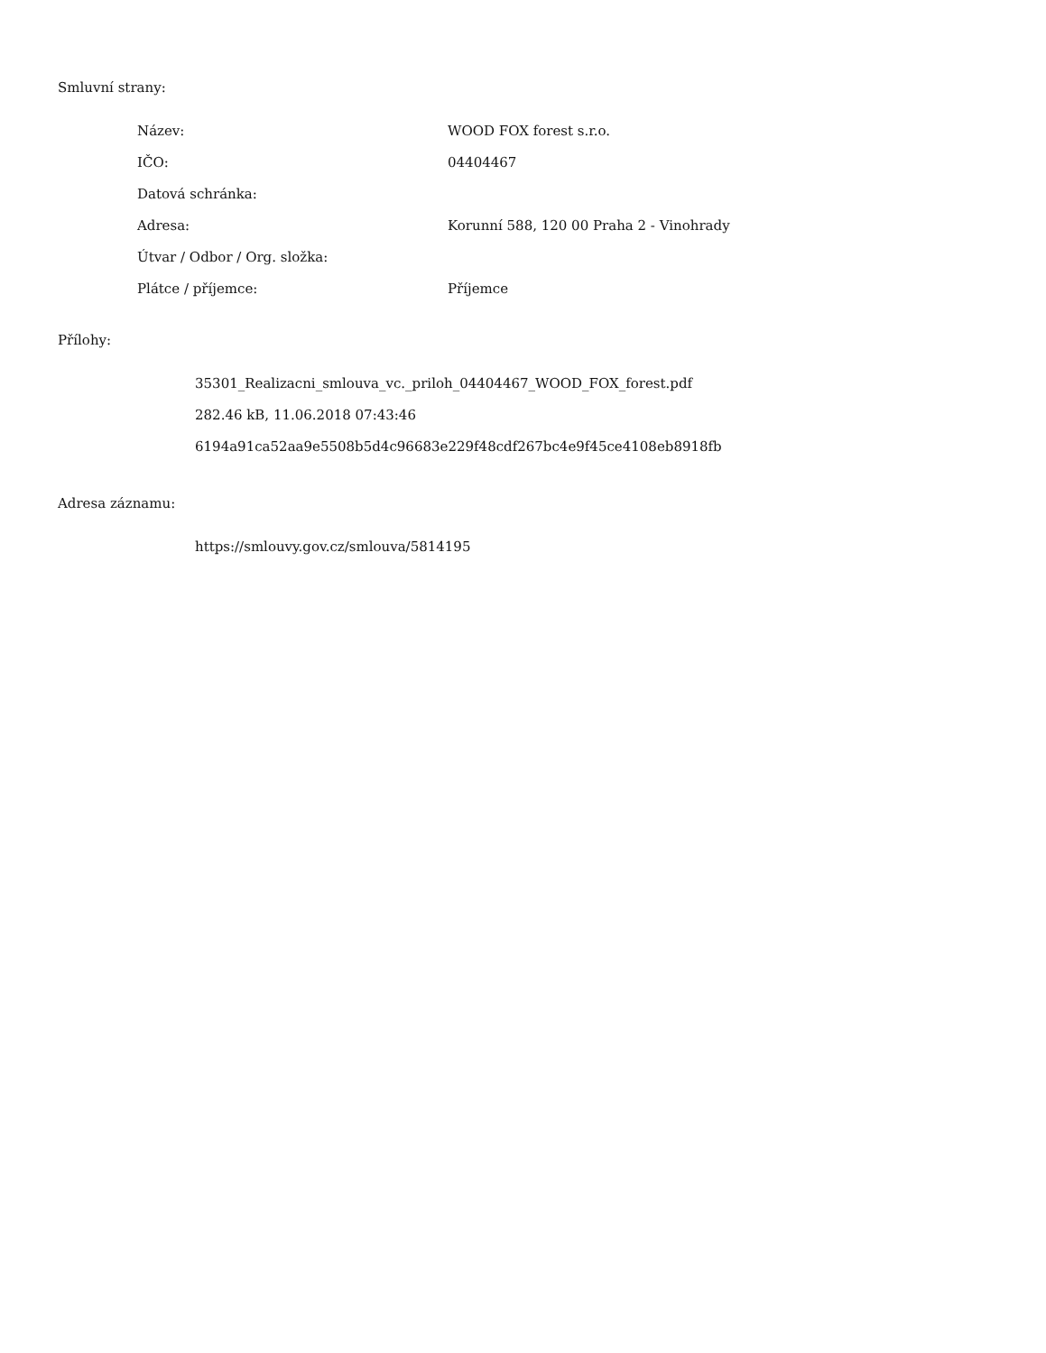Smluvní strany:
| Název: | WOOD FOX forest s.r.o. |
| IČO: | 04404467 |
| Datová schránka: | |
| Adresa: | Korunní 588, 120 00 Praha 2 - Vinohrady |
| Útvar / Odbor / Org. složka: | |
| Plátce / příjemce: | Příjemce |
Přílohy:
35301_Realizacni_smlouva_vc._priloh_04404467_WOOD_FOX_forest.pdf
282.46 kB, 11.06.2018 07:43:46
6194a91ca52aa9e5508b5d4c96683e229f48cdf267bc4e9f45ce4108eb8918fb
Adresa záznamu:
https://smlouvy.gov.cz/smlouva/5814195